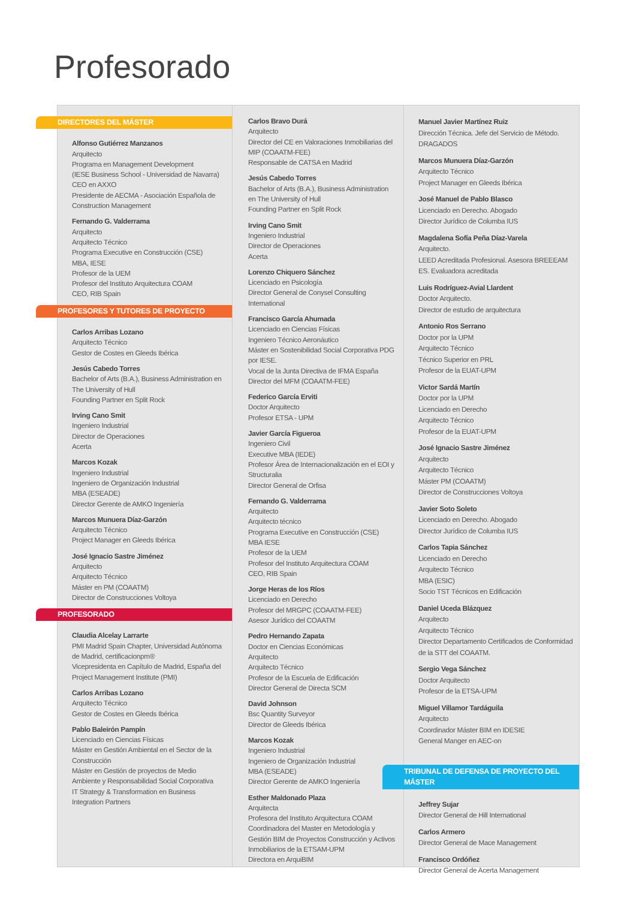Profesorado
DIRECTORES DEL MÁSTER
Alfonso Gutiérrez Manzanos
Arquitecto
Programa en Management Development
(IESE Business School - Universidad de Navarra)
CEO en AXXO
Presidente de AECMA - Asociación Española de Construction Management
Fernando G. Valderrama
Arquitecto
Arquitecto Técnico
Programa Executive en Construcción (CSE)
MBA, IESE
Profesor de la UEM
Profesor del Instituto Arquitectura COAM
CEO, RIB Spain
PROFESORES Y TUTORES DE PROYECTO
Carlos Arribas Lozano
Arquitecto Técnico
Gestor de Costes en Gleeds Ibérica
Jesús Cabedo Torres
Bachelor of Arts (B.A.), Business Administration en The University of Hull
Founding Partner en Split Rock
Irving Cano Smit
Ingeniero Industrial
Director de Operaciones
Acerta
Marcos Kozak
Ingeniero Industrial
Ingeniero de Organización Industrial
MBA (ESEADE)
Director Gerente de AMKO Ingeniería
Marcos Munuera Díaz-Garzón
Arquitecto Técnico
Project Manager en Gleeds Ibérica
José Ignacio Sastre Jiménez
Arquitecto
Arquitecto Técnico
Máster en PM (COAATM)
Director de Construcciones Voltoya
PROFESORADO
Claudia Alcelay Larrarte
PMI Madrid Spain Chapter, Universidad Autónoma de Madrid, certificacionpm®
Vicepresidenta en Capítulo de Madrid, España del Project Management Institute (PMI)
Carlos Arribas Lozano
Arquitecto Técnico
Gestor de Costes en Gleeds Ibérica
Pablo Baleirón Pampín
Licenciado en Ciencias Físicas
Máster en Gestión Ambiental en el Sector de la Construcción
Máster en Gestión de proyectos de Medio Ambiente y Responsabilidad Social Corporativa
IT Strategy & Transformation en Business Integration Partners
Carlos Bravo Durá
Arquitecto
Director del CE en Valoraciones Inmobiliarias del MIP (COAATM-FEE)
Responsable de CATSA en Madrid
Jesús Cabedo Torres
Bachelor of Arts (B.A.), Business Administration en The University of Hull
Founding Partner en Split Rock
Irving Cano Smit
Ingeniero Industrial
Director de Operaciones
Acerta
Lorenzo Chiquero Sánchez
Licenciado en Psicología
Director General de Conysel Consulting International
Francisco García Ahumada
Licenciado en Ciencias Físicas
Ingeniero Técnico Aeronáutico
Máster en Sostenibilidad Social Corporativa PDG por IESE.
Vocal de la Junta Directiva de IFMA España
Director del MFM (COAATM-FEE)
Federico García Erviti
Doctor Arquitecto
Profesor ETSA - UPM
Javier García Figueroa
Ingeniero Civil
Executive MBA (IEDE)
Profesor Área de Internacionalización en el EOI y Structuralia
Director General de Orfisa
Fernando G. Valderrama
Arquitecto
Arquitecto técnico
Programa Executive en Construcción (CSE)
MBA IESE
Profesor de la UEM
Profesor del Instituto Arquitectura COAM
CEO, RIB Spain
Jorge Heras de los Ríos
Licenciado en Derecho
Profesor del MRGPC (COAATM-FEE)
Asesor Jurídico del COAATM
Pedro Hernando Zapata
Doctor en Ciencias Económicas
Arquitecto
Arquitecto Técnico
Profesor de la Escuela de Edificación
Director General de Directa SCM
David Johnson
Bsc Quantity Surveyor
Director de Gleeds Ibérica
Marcos Kozak
Ingeniero Industrial
Ingeniero de Organización Industrial
MBA (ESEADE)
Director Gerente de AMKO Ingeniería
Esther Maldonado Plaza
Arquitecta
Profesora del Instituto Arquitectura COAM
Coordinadora del Master en Metodología y Gestión BIM de Proyectos Construcción y Activos Inmobiliarios de la ETSAM-UPM
Directora en ArquiBIM
Manuel Javier Martínez Ruiz
Dirección Técnica. Jefe del Servicio de Método. DRAGADOS
Marcos Munuera Díaz-Garzón
Arquitecto Técnico
Project Manager en Gleeds Ibérica
José Manuel de Pablo Blasco
Licenciado en Derecho. Abogado
Director Jurídico de Columba IUS
Magdalena Sofía Peña Díaz-Varela
Arquitecto.
LEED Acreditada Profesional. Asesora BREEEAM ES. Evaluadora acreditada
Luis Rodríguez-Avial Llardent
Doctor Arquitecto.
Director de estudio de arquitectura
Antonio Ros Serrano
Doctor por la UPM
Arquitecto Técnico
Técnico Superior en PRL
Profesor de la EUAT-UPM
Victor Sardá Martín
Doctor por la UPM
Licenciado en Derecho
Arquitecto Técnico
Profesor de la EUAT-UPM
José Ignacio Sastre Jiménez
Arquitecto
Arquitecto Técnico
Máster PM (COAATM)
Director de Construcciones Voltoya
Javier Soto Soleto
Licenciado en Derecho. Abogado
Director Jurídico de Columba IUS
Carlos Tapia Sánchez
Licenciado en Derecho
Arquitecto Técnico
MBA (ESIC)
Socio TST Técnicos en Edificación
Daniel Uceda Blázquez
Arquitecto
Arquitecto Técnico
Director Departamento Certificados de Conformidad de la STT del COAATM.
Sergio Vega Sánchez
Doctor Arquitecto
Profesor de la ETSA-UPM
Miguel Villamor Tardáguila
Arquitecto
Coordinador Máster BIM en IDESIE
General Manger en AEC-on
TRIBUNAL DE DEFENSA DE PROYECTO DEL MÁSTER
Jeffrey Sujar
Director General de Hill International
Carlos Armero
Director General de Mace Management
Francisco Ordóñez
Director General de Acerta Management